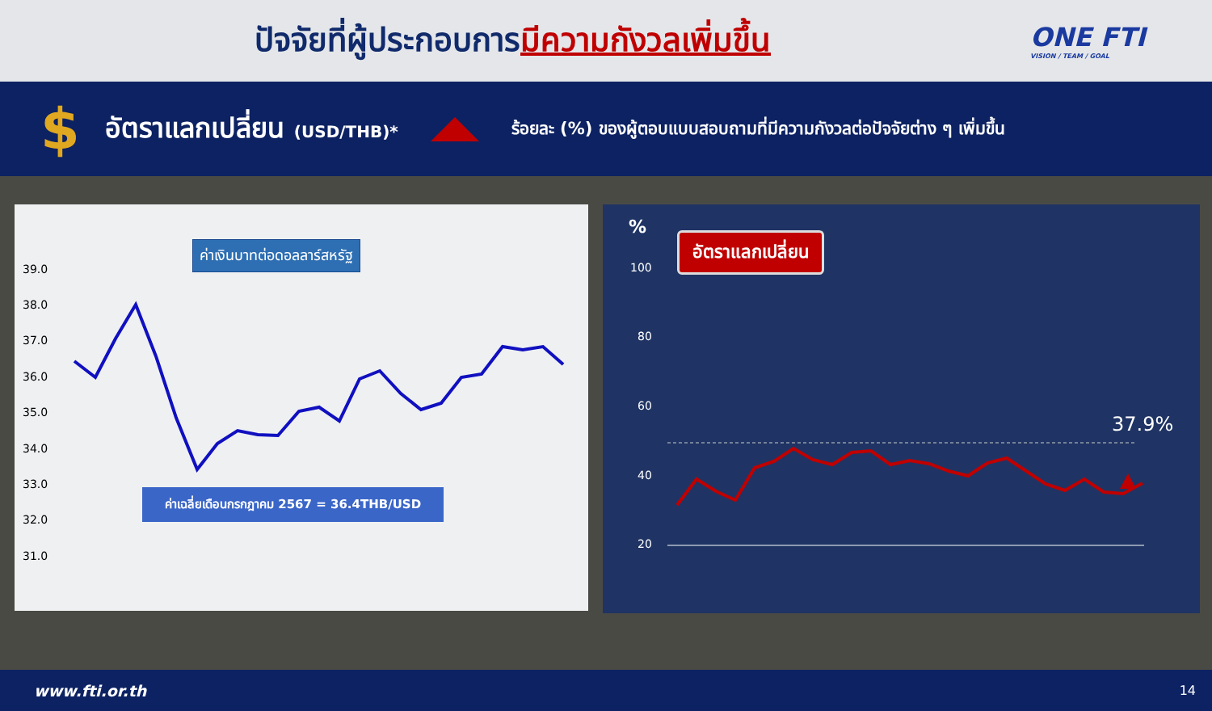ปัจจัยที่ผู้ประกอบการมีความกังวลเพิ่มขึ้น
ONE FTI
VISION / TEAM / GOAL
$
อัตราแลกเปลี่ยน (USD/THB)*
ร้อยละ (%) ของผู้ตอบแบบสอบถามที่มีความกังวลต่อปัจจัยต่าง ๆ เพิ่มขึ้น
39.0
38.0
37.0
36.0
35.0
34.0
33.0
32.0
31.0
ค่าเงินบาทต่อดอลลาร์สหรัฐ
ค่าเฉลี่ยเดือนกรกฎาคม 2567 = 36.4THB/USD
%
100
80
60
40
20
37.9%
อัตราแลกเปลี่ยน
www.fti.or.th 14